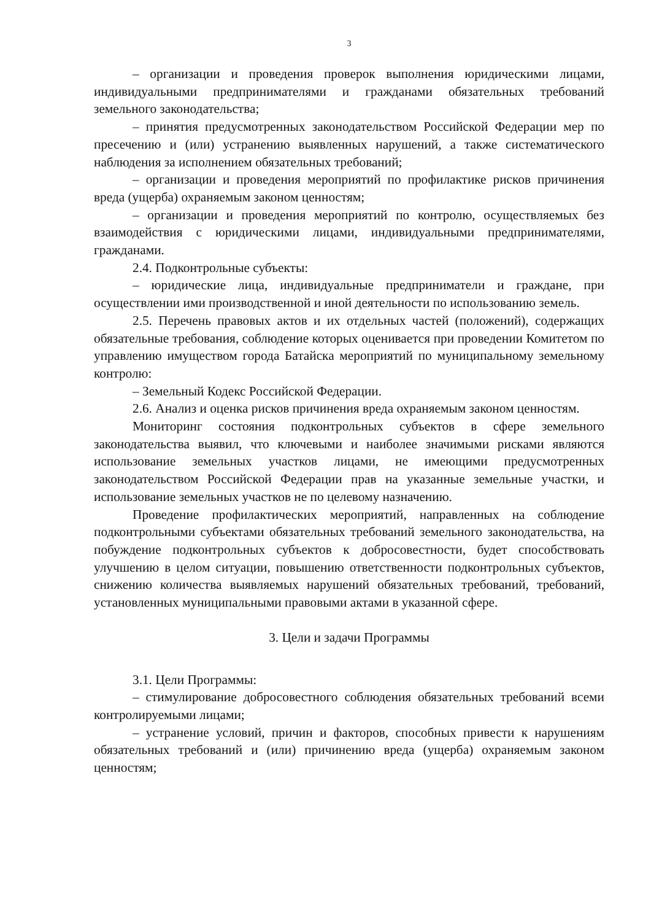3
– организации и проведения проверок выполнения юридическими лицами, индивидуальными предпринимателями и гражданами обязательных требований земельного законодательства;
– принятия предусмотренных законодательством Российской Федерации мер по пресечению и (или) устранению выявленных нарушений, а также систематического наблюдения за исполнением обязательных требований;
– организации и проведения мероприятий по профилактике рисков причинения вреда (ущерба) охраняемым законом ценностям;
– организации и проведения мероприятий по контролю, осуществляемых без взаимодействия с юридическими лицами, индивидуальными предпринимателями, гражданами.
2.4. Подконтрольные субъекты:
– юридические лица, индивидуальные предприниматели и граждане, при осуществлении ими производственной и иной деятельности по использованию земель.
2.5. Перечень правовых актов и их отдельных частей (положений), содержащих обязательные требования, соблюдение которых оценивается при проведении Комитетом по управлению имуществом города Батайска мероприятий по муниципальному земельному контролю:
– Земельный Кодекс Российской Федерации.
2.6. Анализ и оценка рисков причинения вреда охраняемым законом ценностям.
Мониторинг состояния подконтрольных субъектов в сфере земельного законодательства выявил, что ключевыми и наиболее значимыми рисками являются использование земельных участков лицами, не имеющими предусмотренных законодательством Российской Федерации прав на указанные земельные участки, и использование земельных участков не по целевому назначению.
Проведение профилактических мероприятий, направленных на соблюдение подконтрольными субъектами обязательных требований земельного законодательства, на побуждение подконтрольных субъектов к добросовестности, будет способствовать улучшению в целом ситуации, повышению ответственности подконтрольных субъектов, снижению количества выявляемых нарушений обязательных требований, требований, установленных муниципальными правовыми актами в указанной сфере.
3. Цели и задачи Программы
3.1. Цели Программы:
– стимулирование добросовестного соблюдения обязательных требований всеми контролируемыми лицами;
– устранение условий, причин и факторов, способных привести к нарушениям обязательных требований и (или) причинению вреда (ущерба) охраняемым законом ценностям;